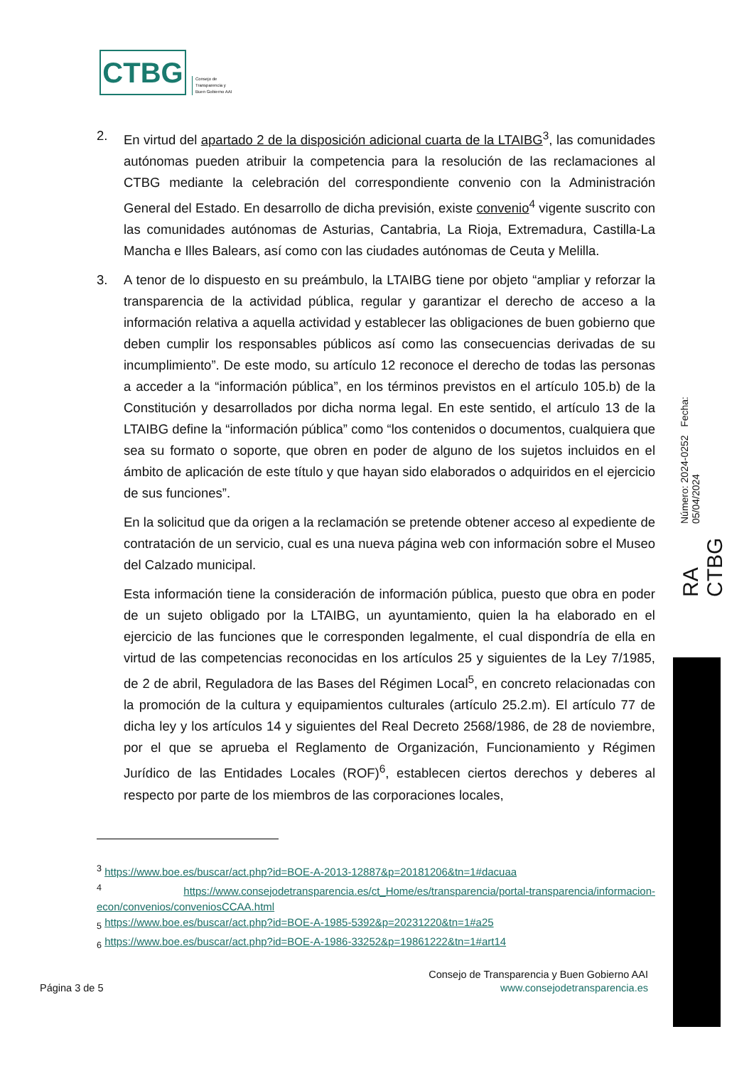CTBG
Consejo de
Transparencia y
Buen Gobierno AAI
2. En virtud del apartado 2 de la disposición adicional cuarta de la LTAIBG<sup>3</sup>, las comunidades autónomas pueden atribuir la competencia para la resolución de las reclamaciones al CTBG mediante la celebración del correspondiente convenio con la Administración General del Estado. En desarrollo de dicha previsión, existe convenio<sup>4</sup> vigente suscrito con las comunidades autónomas de Asturias, Cantabria, La Rioja, Extremadura, Castilla-La Mancha e Illes Balears, así como con las ciudades autónomas de Ceuta y Melilla.
3. A tenor de lo dispuesto en su preámbulo, la LTAIBG tiene por objeto “ampliar y reforzar la transparencia de la actividad pública, regular y garantizar el derecho de acceso a la información relativa a aquella actividad y establecer las obligaciones de buen gobierno que deben cumplir los responsables públicos así como las consecuencias derivadas de su incumplimiento”. De este modo, su artículo 12 reconoce el derecho de todas las personas a acceder a la “información pública”, en los términos previstos en el artículo 105.b) de la Constitución y desarrollados por dicha norma legal. En este sentido, el artículo 13 de la LTAIBG define la “información pública” como “los contenidos o documentos, cualquiera que sea su formato o soporte, que obren en poder de alguno de los sujetos incluidos en el ámbito de aplicación de este título y que hayan sido elaborados o adquiridos en el ejercicio de sus funciones”.
En la solicitud que da origen a la reclamación se pretende obtener acceso al expediente de contratación de un servicio, cual es una nueva página web con información sobre el Museo del Calzado municipal.
Esta información tiene la consideración de información pública, puesto que obra en poder de un sujeto obligado por la LTAIBG, un ayuntamiento, quien la ha elaborado en el ejercicio de las funciones que le corresponden legalmente, el cual dispondría de ella en virtud de las competencias reconocidas en los artículos 25 y siguientes de la Ley 7/1985, de 2 de abril, Reguladora de las Bases del Régimen Local<sup>5</sup>, en concreto relacionadas con la promoción de la cultura y equipamientos culturales (artículo 25.2.m). El artículo 77 de dicha ley y los artículos 14 y siguientes del Real Decreto 2568/1986, de 28 de noviembre, por el que se aprueba el Reglamento de Organización, Funcionamiento y Régimen Jurídico de las Entidades Locales (ROF)<sup>6</sup>, establecen ciertos derechos y deberes al respecto por parte de los miembros de las corporaciones locales,
<sup>3</sup> https://www.boe.es/buscar/act.php?id=BOE-A-2013-12887&p=20181206&tn=1#dacuaa
<sup>4</sup> https://www.consejodetransparencia.es/ct_Home/es/transparencia/portal-transparencia/informacion-econ/convenios/conveniosCCAA.html
<sub>5</sub> https://www.boe.es/buscar/act.php?id=BOE-A-1985-5392&p=20231220&tn=1#a25
<sub>6</sub> https://www.boe.es/buscar/act.php?id=BOE-A-1986-33252&p=19861222&tn=1#art14
RA CTBG Número: 2024-0252 Fecha: 05/04/2024
Consejo de Transparencia y Buen Gobierno AAI
Página 3 de 5 www.consejodetransparencia.es